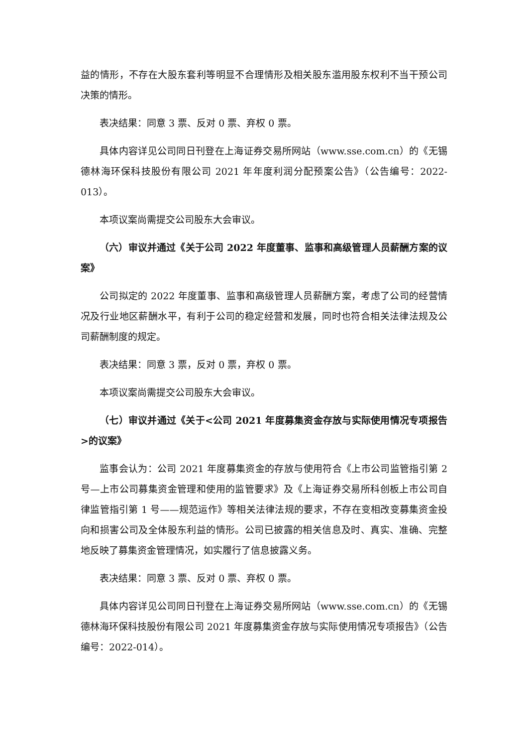益的情形，不存在大股东套利等明显不合理情形及相关股东滥用股东权利不当干预公司决策的情形。
表决结果：同意 3 票、反对 0 票、弃权 0 票。
具体内容详见公司同日刊登在上海证券交易所网站（www.sse.com.cn）的《无锡德林海环保科技股份有限公司 2021 年年度利润分配预案公告》（公告编号：2022- 013）。
本项议案尚需提交公司股东大会审议。
（六）审议并通过《关于公司 2022 年度董事、监事和高级管理人员薪酬方案的议案》
公司拟定的 2022 年度董事、监事和高级管理人员薪酬方案，考虑了公司的经营情况及行业地区薪酬水平，有利于公司的稳定经营和发展，同时也符合相关法律法规及公司薪酬制度的规定。
表决结果：同意 3 票，反对 0 票，弃权 0 票。
本项议案尚需提交公司股东大会审议。
（七）审议并通过《关于<公司 2021 年度募集资金存放与实际使用情况专项报告>的议案》
监事会认为：公司 2021 年度募集资金的存放与使用符合《上市公司监管指引第 2 号—上市公司募集资金管理和使用的监管要求》及《上海证券交易所科创板上市公司自律监管指引第 1 号——规范运作》等相关法律法规的要求，不存在变相改变募集资金投向和损害公司及全体股东利益的情形。公司已披露的相关信息及时、真实、准确、完整地反映了募集资金管理情况，如实履行了信息披露义务。
表决结果：同意 3 票、反对 0 票、弃权 0 票。
具体内容详见公司同日刊登在上海证券交易所网站（www.sse.com.cn）的《无锡德林海环保科技股份有限公司 2021 年度募集资金存放与实际使用情况专项报告》（公告编号：2022-014）。